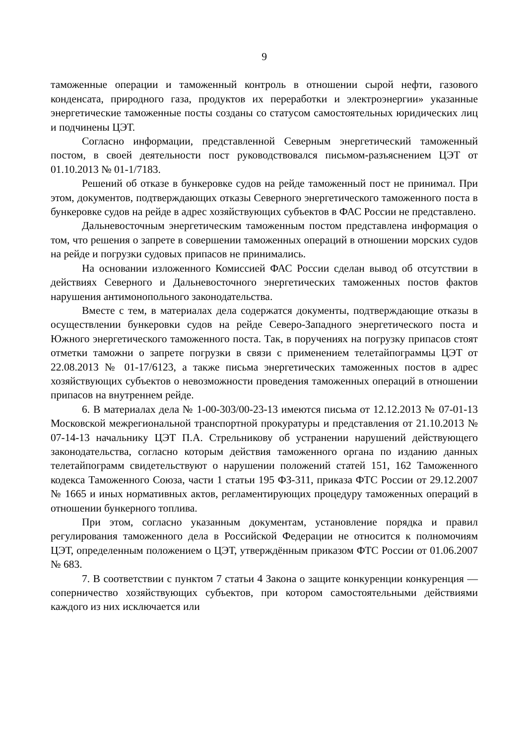9
таможенные операции и таможенный контроль в отношении сырой нефти, газового конденсата, природного газа, продуктов их переработки и электроэнергии» указанные энергетические таможенные посты созданы со статусом самостоятельных юридических лиц и подчинены ЦЭТ.
Согласно информации, представленной Северным энергетический таможенный постом, в своей деятельности пост руководствовался письмом-разъяснением ЦЭТ от 01.10.2013 № 01-1/7183.
Решений об отказе в бункеровке судов на рейде таможенный пост не принимал. При этом, документов, подтверждающих отказы Северного энергетического таможенного поста в бункеровке судов на рейде в адрес хозяйствующих субъектов в ФАС России не представлено.
Дальневосточным энергетическим таможенным постом представлена информация о том, что решения о запрете в совершении таможенных операций в отношении морских судов на рейде и погрузки судовых припасов не принимались.
На основании изложенного Комиссией ФАС России сделан вывод об отсутствии в действиях Северного и Дальневосточного энергетических таможенных постов фактов нарушения антимонопольного законодательства.
Вместе с тем, в материалах дела содержатся документы, подтверждающие отказы в осуществлении бункеровки судов на рейде Северо-Западного энергетического поста и Южного энергетического таможенного поста. Так, в поручениях на погрузку припасов стоят отметки таможни о запрете погрузки в связи с применением телетайпограммы ЦЭТ от 22.08.2013 № 01-17/6123, а также письма энергетических таможенных постов в адрес хозяйствующих субъектов о невозможности проведения таможенных операций в отношении припасов на внутреннем рейде.
6. В материалах дела № 1-00-303/00-23-13 имеются письма от 12.12.2013 № 07-01-13 Московской межрегиональной транспортной прокуратуры и представления от 21.10.2013 № 07-14-13 начальнику ЦЭТ П.А. Стрельникову об устранении нарушений действующего законодательства, согласно которым действия таможенного органа по изданию данных телетайпограмм свидетельствуют о нарушении положений статей 151, 162 Таможенного кодекса Таможенного Союза, части 1 статьи 195 ФЗ-311, приказа ФТС России от 29.12.2007 № 1665 и иных нормативных актов, регламентирующих процедуру таможенных операций в отношении бункерного топлива.
При этом, согласно указанным документам, установление порядка и правил регулирования таможенного дела в Российской Федерации не относится к полномочиям ЦЭТ, определенным положением о ЦЭТ, утверждённым приказом ФТС России от 01.06.2007 № 683.
7. В соответствии с пунктом 7 статьи 4 Закона о защите конкуренции конкуренция — соперничество хозяйствующих субъектов, при котором самостоятельными действиями каждого из них исключается или